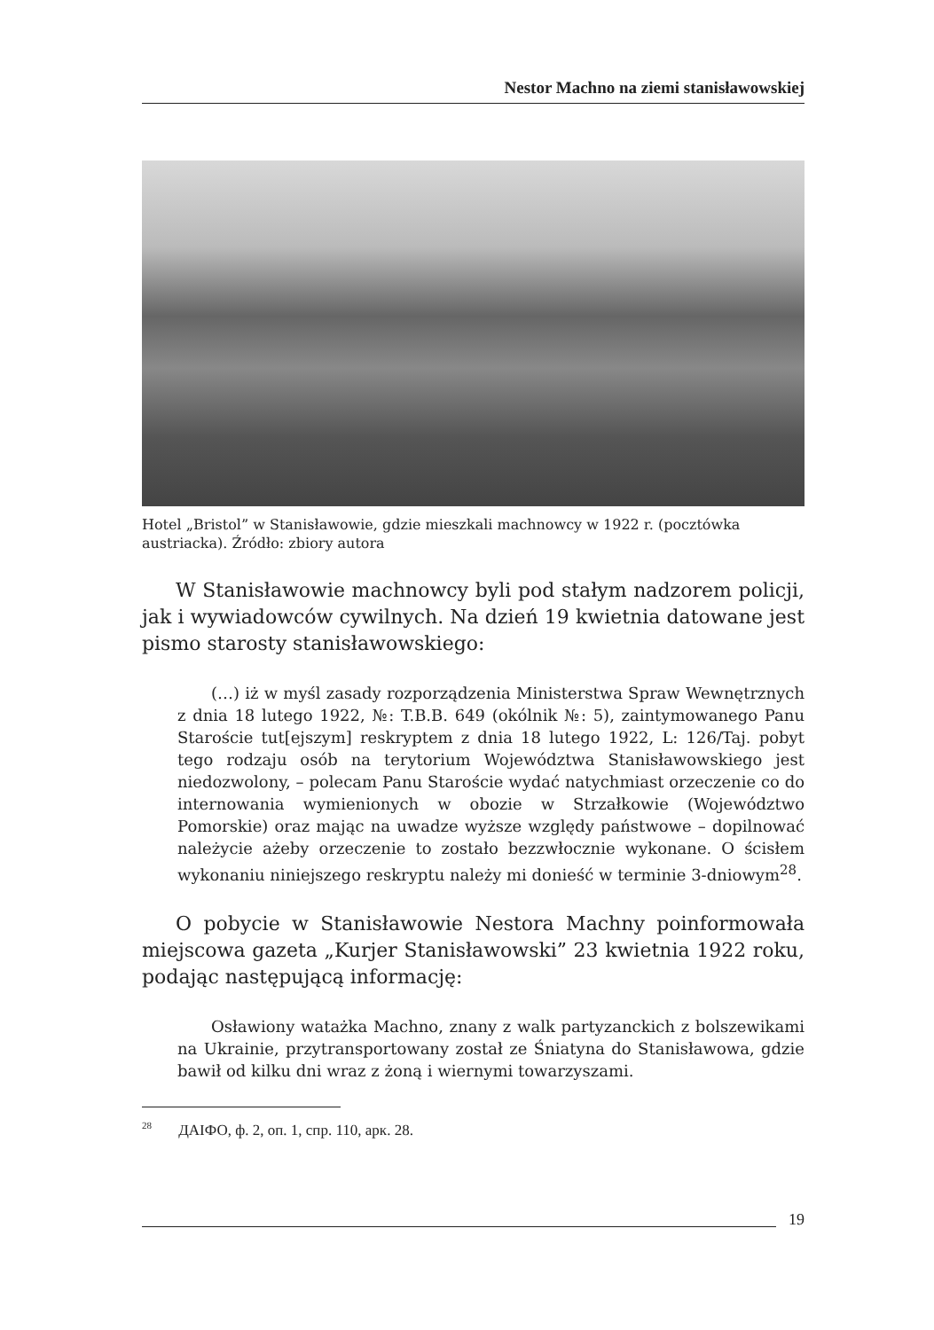Nestor Machno na ziemi stanisławowskiej
Hotel „Bristol” w Stanisławowie, gdzie mieszkali machnowcy w 1922 r. (pocztówka austriacka). Źródło: zbiory autora
W Stanisławowie machnowcy byli pod stałym nadzorem policji, jak i wywiadowców cywilnych. Na dzień 19 kwietnia datowane jest pismo starosty stanisławowskiego:
(…) iż w myśl zasady rozporządzenia Ministerstwa Spraw Wewnętrznych z dnia 18 lutego 1922, №: T.B.B. 649 (okólnik №: 5), zaintymowanego Panu Staroście tut[ejszym] reskryptem z dnia 18 lutego 1922, L: 126/Taj. pobyt tego rodzaju osób na terytorium Województwa Stanisławowskiego jest niedozwolony, – polecam Panu Staroście wydać natychmiast orzeczenie co do internowania wymienionych w obozie w Strzałkowie (Województwo Pomorskie) oraz mając na uwadze wyższe względy państwowe – dopilnować należycie ażeby orzeczenie to zostało bezzwłocznie wykonane. O ścisłem wykonaniu niniejszego reskryptu należy mi donieść w terminie 3-dniowym<sup>28</sup>.
O pobycie w Stanisławowie Nestora Machny poinformowała miejscowa gazeta „Kurjer Stanisławowski” 23 kwietnia 1922 roku, podając następującą informację:
Osławiony watażka Machno, znany z walk partyzanckich z bolszewikami na Ukrainie, przytransportowany został ze Śniatyna do Stanisławowa, gdzie bawił od kilku dni wraz z żoną i wiernymi towarzyszami.
<sup>28</sup> ДАІФО, ф. 2, оп. 1, спр. 110, арк. 28.
19